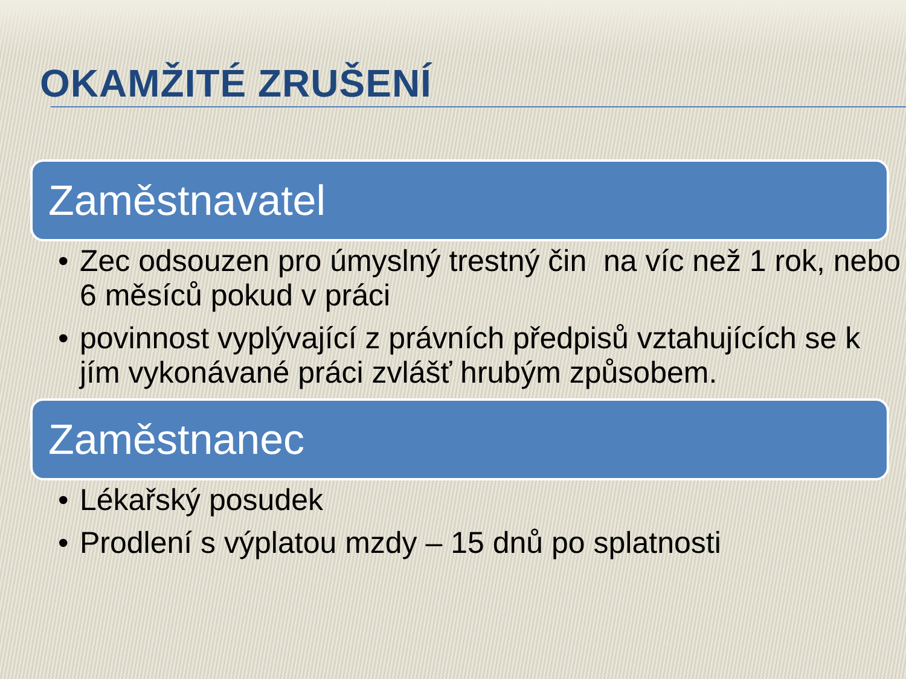OKAMŽITÉ ZRUŠENÍ
Zaměstnavatel
• Zec odsouzen pro úmyslný trestný čin na víc než 1 rok, nebo 6 měsíců pokud v práci
• povinnost vyplývající z právních předpisů vztahujících se k jím vykonávané práci zvlášť hrubým způsobem.
Zaměstnanec
• Lékařský posudek
• Prodlení s výplatou mzdy – 15 dnů po splatnosti